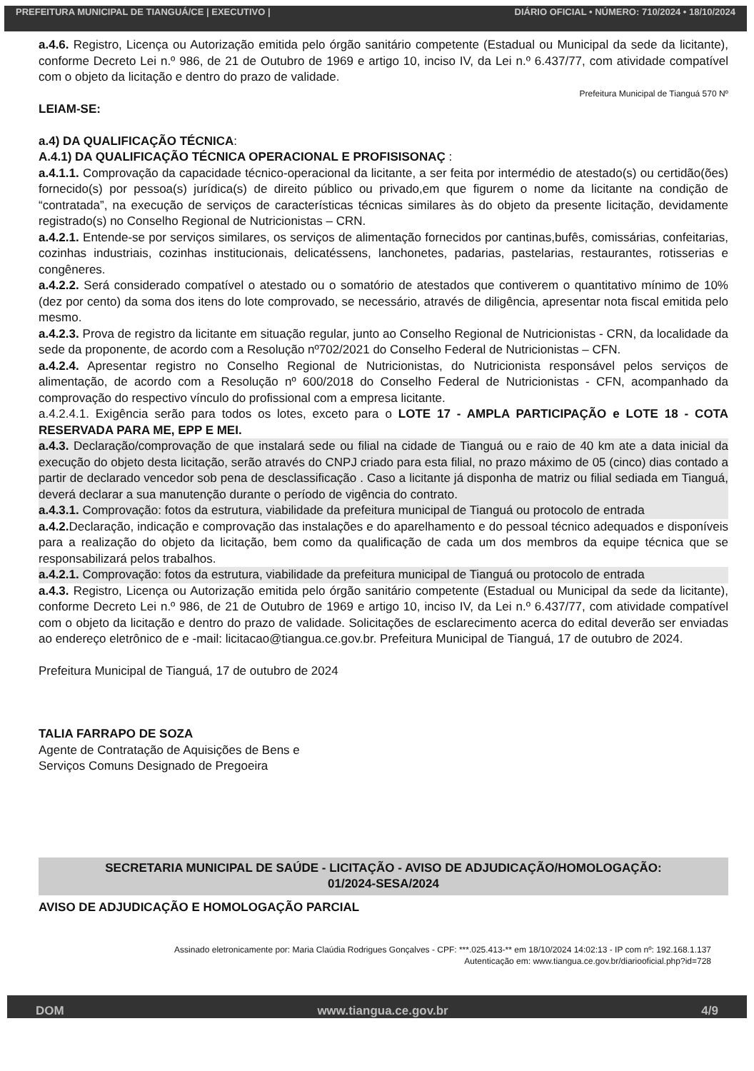PREFEITURA MUNICIPAL DE TIANGUÁ/CE | EXECUTIVO | DIÁRIO OFICIAL • NÚMERO: 710/2024 • 18/10/2024
a.4.6. Registro, Licença ou Autorização emitida pelo órgão sanitário competente (Estadual ou Municipal da sede da licitante), conforme Decreto Lei n.º 986, de 21 de Outubro de 1969 e artigo 10, inciso IV, da Lei n.º 6.437/77, com atividade compatível com o objeto da licitação e dentro do prazo de validade.
Prefeitura Municipal de Tianguá 570 Nº
LEIAM-SE:
a.4) DA QUALIFICAÇÃO TÉCNICA:
A.4.1) DA QUALIFICAÇÃO TÉCNICA OPERACIONAL E PROFISISONAÇ :
a.4.1.1. Comprovação da capacidade técnico-operacional da licitante, a ser feita por intermédio de atestado(s) ou certidão(ões) fornecido(s) por pessoa(s) jurídica(s) de direito público ou privado,em que figurem o nome da licitante na condição de “contratada”, na execução de serviços de características técnicas similares às do objeto da presente licitação, devidamente registrado(s) no Conselho Regional de Nutricionistas – CRN.
a.4.2.1. Entende-se por serviços similares, os serviços de alimentação fornecidos por cantinas,bufês, comissárias, confeitarias, cozinhas industriais, cozinhas institucionais, delicatéssens, lanchonetes, padarias, pastelarias, restaurantes, rotisserias e congêneres.
a.4.2.2. Será considerado compatível o atestado ou o somatório de atestados que contiverem o quantitativo mínimo de 10% (dez por cento) da soma dos itens do lote comprovado, se necessário, através de diligência, apresentar nota fiscal emitida pelo mesmo.
a.4.2.3. Prova de registro da licitante em situação regular, junto ao Conselho Regional de Nutricionistas - CRN, da localidade da sede da proponente, de acordo com a Resolução nº702/2021 do Conselho Federal de Nutricionistas – CFN.
a.4.2.4. Apresentar registro no Conselho Regional de Nutricionistas, do Nutricionista responsável pelos serviços de alimentação, de acordo com a Resolução nº 600/2018 do Conselho Federal de Nutricionistas - CFN, acompanhado da comprovação do respectivo vínculo do profissional com a empresa licitante.
a.4.2.4.1. Exigência serão para todos os lotes, exceto para o LOTE 17 - AMPLA PARTICIPAÇÃO e LOTE 18 - COTA RESERVADA PARA ME, EPP E MEI.
a.4.3. Declaração/comprovação de que instalará sede ou filial na cidade de Tianguá ou e raio de 40 km ate a data inicial da execução do objeto desta licitação, serão através do CNPJ criado para esta filial, no prazo máximo de 05 (cinco) dias contado a partir de declarado vencedor sob pena de desclassificação . Caso a licitante já disponha de matriz ou filial sediada em Tianguá, deverá declarar a sua manutenção durante o período de vigência do contrato.
a.4.3.1. Comprovação: fotos da estrutura, viabilidade da prefeitura municipal de Tianguá ou protocolo de entrada
a.4.2. Declaração, indicação e comprovação das instalações e do aparelhamento e do pessoal técnico adequados e disponíveis para a realização do objeto da licitação, bem como da qualificação de cada um dos membros da equipe técnica que se responsabilizará pelos trabalhos.
a.4.2.1. Comprovação: fotos da estrutura, viabilidade da prefeitura municipal de Tianguá ou protocolo de entrada
a.4.3. Registro, Licença ou Autorização emitida pelo órgão sanitário competente (Estadual ou Municipal da sede da licitante), conforme Decreto Lei n.º 986, de 21 de Outubro de 1969 e artigo 10, inciso IV, da Lei n.º 6.437/77, com atividade compatível com o objeto da licitação e dentro do prazo de validade. Solicitações de esclarecimento acerca do edital deverão ser enviadas ao endereço eletrônico de e -mail: licitacao@tiangua.ce.gov.br. Prefeitura Municipal de Tianguá, 17 de outubro de 2024.
Prefeitura Municipal de Tianguá, 17 de outubro de 2024
TALIA FARRAPO DE SOZA
Agente de Contratação de Aquisições de Bens e
Serviços Comuns Designado de Pregoeira
SECRETARIA MUNICIPAL DE SAÚDE - LICITAÇÃO - AVISO DE ADJUDICAÇÃO/HOMOLOGAÇÃO:
01/2024-SESA/2024
AVISO DE ADJUDICAÇÃO E HOMOLOGAÇÃO PARCIAL
Assinado eletronicamente por: Maria Claúdia Rodrigues Gonçalves - CPF: ***.025.413-** em 18/10/2024 14:02:13 - IP com nº: 192.168.1.137
Autenticação em: www.tiangua.ce.gov.br/diariooficial.php?id=728
DOM www.tiangua.ce.gov.br 4/9